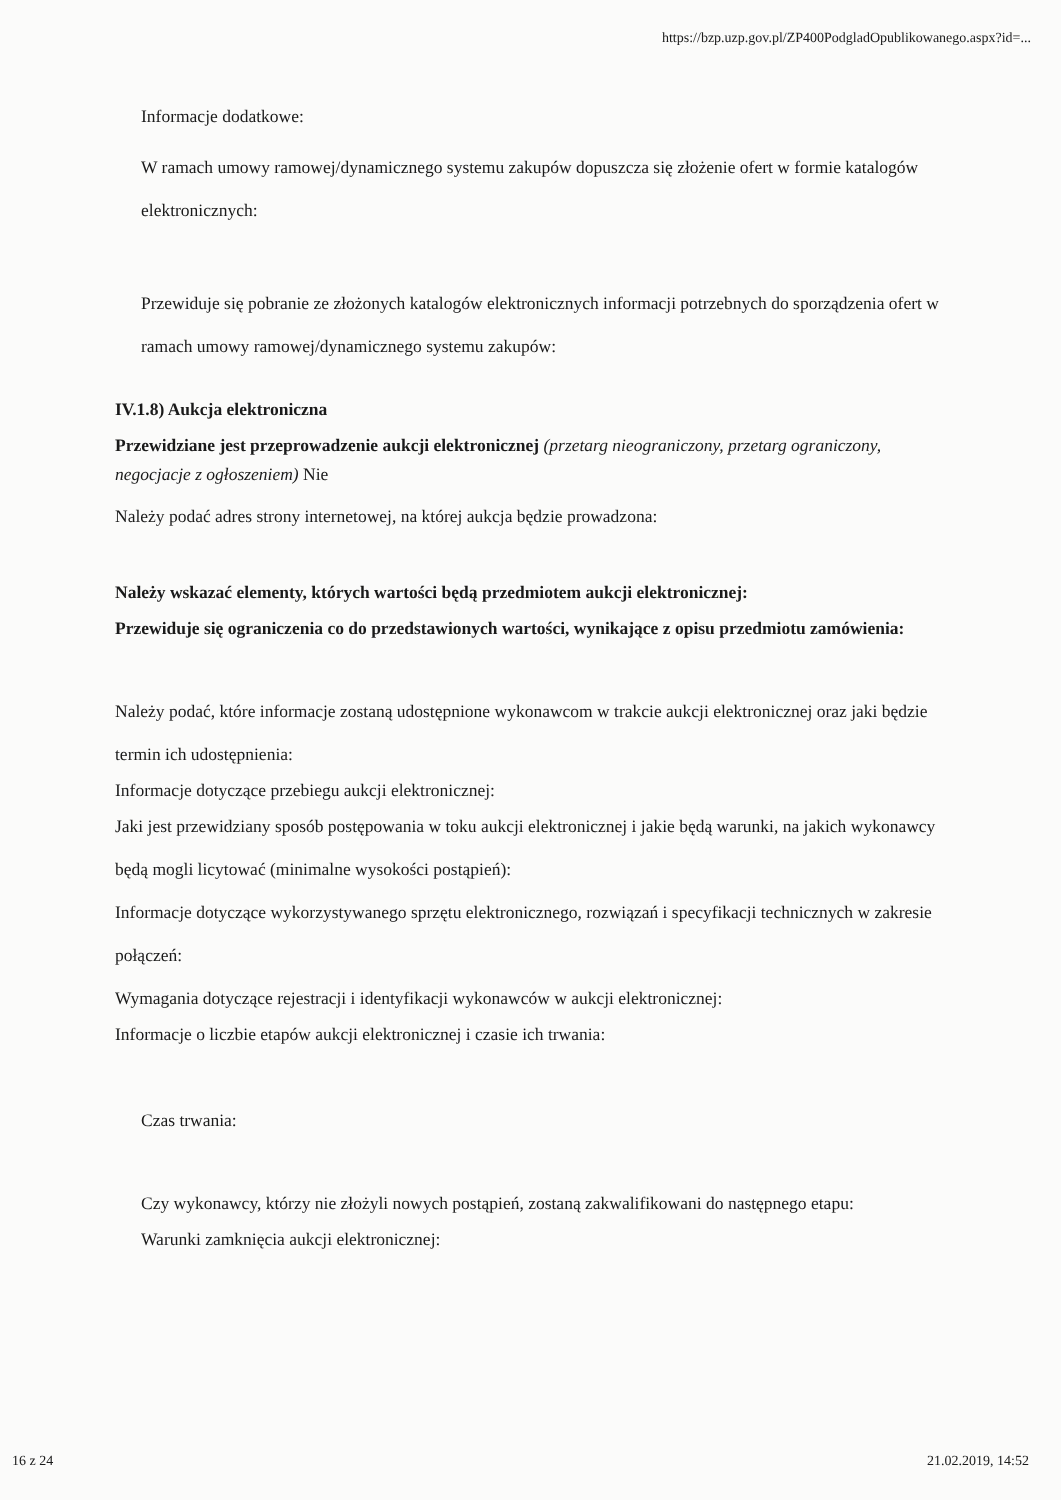https://bzp.uzp.gov.pl/ZP400PodgladOpublikowanego.aspx?id=...
Informacje dodatkowe:
W ramach umowy ramowej/dynamicznego systemu zakupów dopuszcza się złożenie ofert w formie katalogów elektronicznych:
Przewiduje się pobranie ze złożonych katalogów elektronicznych informacji potrzebnych do sporządzenia ofert w ramach umowy ramowej/dynamicznego systemu zakupów:
IV.1.8) Aukcja elektroniczna
Przewidziane jest przeprowadzenie aukcji elektronicznej (przetarg nieograniczony, przetarg ograniczony, negocjacje z ogłoszeniem) Nie
Należy podać adres strony internetowej, na której aukcja będzie prowadzona:
Należy wskazać elementy, których wartości będą przedmiotem aukcji elektronicznej:
Przewiduje się ograniczenia co do przedstawionych wartości, wynikające z opisu przedmiotu zamówienia:
Należy podać, które informacje zostaną udostępnione wykonawcom w trakcie aukcji elektronicznej oraz jaki będzie termin ich udostępnienia:
Informacje dotyczące przebiegu aukcji elektronicznej:
Jaki jest przewidziany sposób postępowania w toku aukcji elektronicznej i jakie będą warunki, na jakich wykonawcy będą mogli licytować (minimalne wysokości postąpień):
Informacje dotyczące wykorzystywanego sprzętu elektronicznego, rozwiązań i specyfikacji technicznych w zakresie połączeń:
Wymagania dotyczące rejestracji i identyfikacji wykonawców w aukcji elektronicznej:
Informacje o liczbie etapów aukcji elektronicznej i czasie ich trwania:
Czas trwania:
Czy wykonawcy, którzy nie złożyli nowych postąpień, zostaną zakwalifikowani do następnego etapu:
Warunki zamknięcia aukcji elektronicznej:
16 z 24 21.02.2019, 14:52